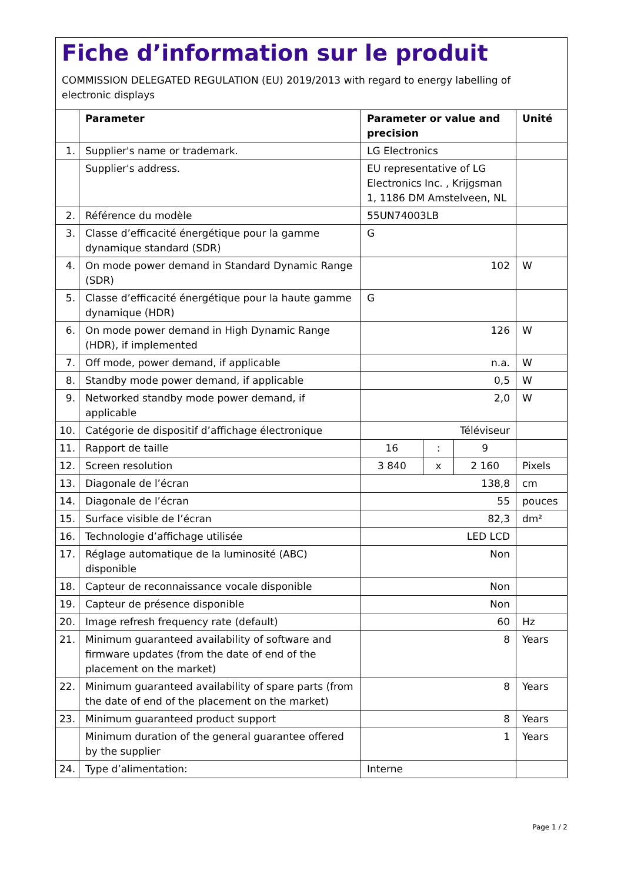Fiche d’information sur le produit
COMMISSION DELEGATED REGULATION (EU) 2019/2013 with regard to energy labelling of electronic displays
| | Parameter | Parameter or value and precision | | | Unité |
| --- | --- | --- | --- | --- | --- |
| 1. | Supplier's name or trademark. | LG Electronics | | | |
| | Supplier's address. | EU representative of LG Electronics Inc. , Krijgsman 1, 1186 DM Amstelveen, NL | | | |
| 2. | Référence du modèle | 55UN74003LB | | | |
| 3. | Classe d’efficacité énergétique pour la gamme dynamique standard (SDR) | G | | | |
| 4. | On mode power demand in Standard Dynamic Range (SDR) | 102 | | | W |
| 5. | Classe d’efficacité énergétique pour la haute gamme dynamique (HDR) | G | | | |
| 6. | On mode power demand in High Dynamic Range (HDR), if implemented | 126 | | | W |
| 7. | Off mode, power demand, if applicable | n.a. | | | W |
| 8. | Standby mode power demand, if applicable | 0,5 | | | W |
| 9. | Networked standby mode power demand, if applicable | 2,0 | | | W |
| 10. | Catégorie de dispositif d’affichage électronique | Téléviseur | | | |
| 11. | Rapport de taille | 16 | : | 9 | |
| 12. | Screen resolution | 3 840 | x | 2 160 | Pixels |
| 13. | Diagonale de l’écran | 138,8 | | | cm |
| 14. | Diagonale de l’écran | 55 | | | pouces |
| 15. | Surface visible de l’écran | 82,3 | | | dm² |
| 16. | Technologie d’affichage utilisée | LED LCD | | | |
| 17. | Réglage automatique de la luminosité (ABC) disponible | Non | | | |
| 18. | Capteur de reconnaissance vocale disponible | Non | | | |
| 19. | Capteur de présence disponible | Non | | | |
| 20. | Image refresh frequency rate (default) | 60 | | | Hz |
| 21. | Minimum guaranteed availability of software and firmware updates (from the date of end of the placement on the market) | 8 | | | Years |
| 22. | Minimum guaranteed availability of spare parts (from the date of end of the placement on the market) | 8 | | | Years |
| 23. | Minimum guaranteed product support | 8 | | | Years |
| | Minimum duration of the general guarantee offered by the supplier | 1 | | | Years |
| 24. | Type d’alimentation: | Interne | | | |
Page 1 / 2